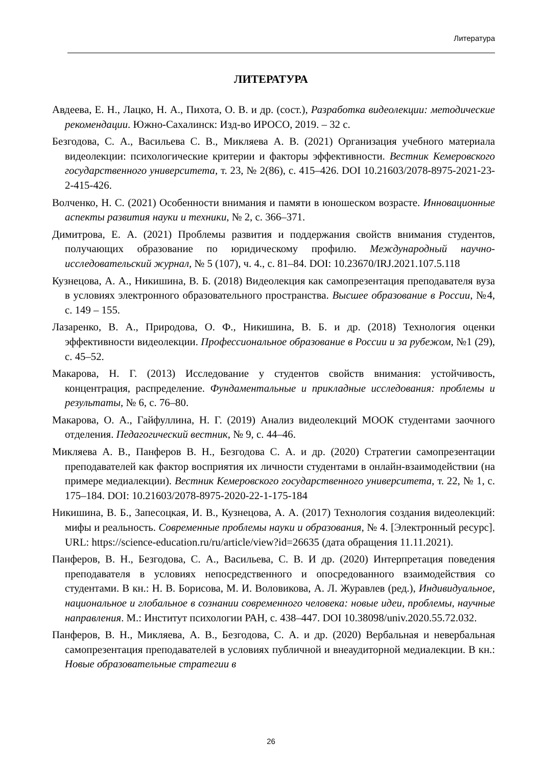Литература
ЛИТЕРАТУРА
Авдеева, Е. Н., Лацко, Н. А., Пихота, О. В. и др. (сост.), Разработка видеолекции: методические рекомендации. Южно-Сахалинск: Изд-во ИРОСО, 2019. – 32 с.
Безгодова, С. А., Васильева С. В., Микляева А. В. (2021) Организация учебного материала видеолекции: психологические критерии и факторы эффективности. Вестник Кемеровского государственного университета, т. 23, № 2(86), с. 415–426. DOI 10.21603/2078-8975-2021-23-2-415-426.
Волченко, Н. С. (2021) Особенности внимания и памяти в юношеском возрасте. Инновационные аспекты развития науки и техники, № 2, с. 366–371.
Димитрова, Е. А. (2021) Проблемы развития и поддержания свойств внимания студентов, получающих образование по юридическому профилю. Международный научно-исследовательский журнал, № 5 (107), ч. 4., с. 81–84. DOI: 10.23670/IRJ.2021.107.5.118
Кузнецова, А. А., Никишина, В. Б. (2018) Видеолекция как самопрезентация преподавателя вуза в условиях электронного образовательного пространства. Высшее образование в России, №4, с. 149 – 155.
Лазаренко, В. А., Природова, О. Ф., Никишина, В. Б. и др. (2018) Технология оценки эффективности видеолекции. Профессиональное образование в России и за рубежом, №1 (29), с. 45–52.
Макарова, Н. Г. (2013) Исследование у студентов свойств внимания: устойчивость, концентрация, распределение. Фундаментальные и прикладные исследования: проблемы и результаты, № 6, с. 76–80.
Макарова, О. А., Гайфуллина, Н. Г. (2019) Анализ видеолекций МООК студентами заочного отделения. Педагогический вестник, № 9, с. 44–46.
Микляева А. В., Панферов В. Н., Безгодова С. А. и др. (2020) Стратегии самопрезентации преподавателей как фактор восприятия их личности студентами в онлайн-взаимодействии (на примере медиалекции). Вестник Кемеровского государственного университета, т. 22, № 1, с. 175–184. DOI: 10.21603/2078-8975-2020-22-1-175-184
Никишина, В. Б., Запесоцкая, И. В., Кузнецова, А. А. (2017) Технология создания видеолекций: мифы и реальность. Современные проблемы науки и образования, № 4. [Электронный ресурс]. URL: https://science-education.ru/ru/article/view?id=26635 (дата обращения 11.11.2021).
Панферов, В. Н., Безгодова, С. А., Васильева, С. В. И др. (2020) Интерпретация поведения преподавателя в условиях непосредственного и опосредованного взаимодействия со студентами. В кн.: Н. В. Борисова, М. И. Воловикова, А. Л. Журавлев (ред.), Индивидуальное, национальное и глобальное в сознании современного человека: новые идеи, проблемы, научные направления. М.: Институт психологии РАН, с. 438–447. DOI 10.38098/univ.2020.55.72.032.
Панферов, В. Н., Микляева, А. В., Безгодова, С. А. и др. (2020) Вербальная и невербальная самопрезентация преподавателей в условиях публичной и внеаудиторной медиалекции. В кн.: Новые образовательные стратегии в
26